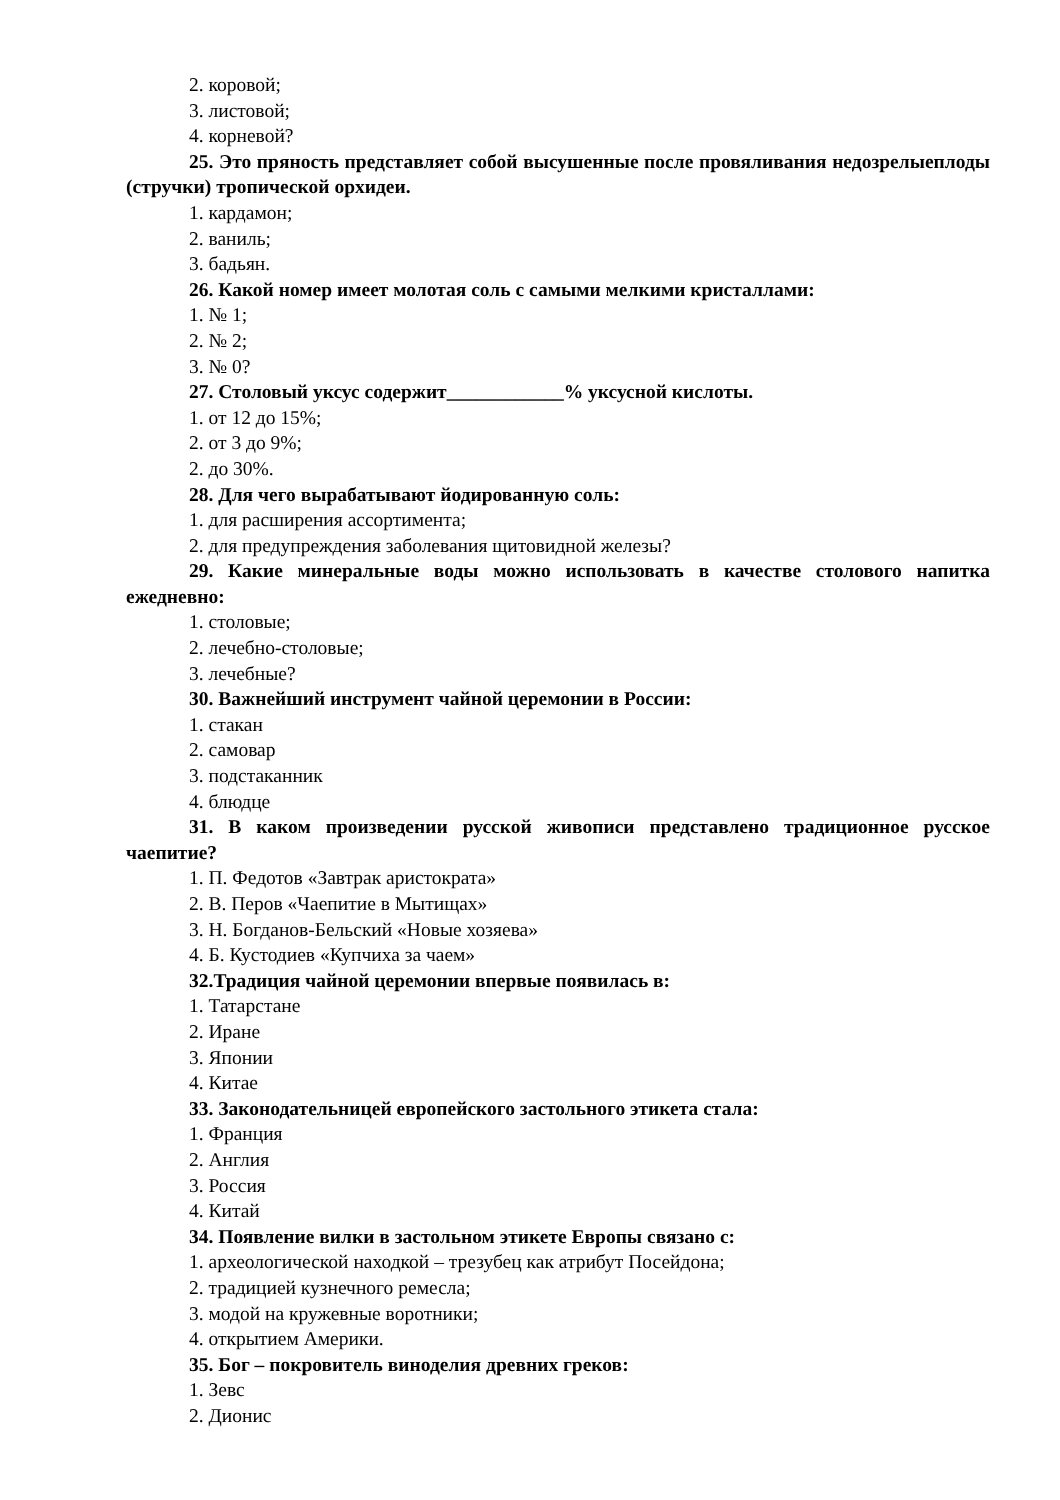2. коровой;
3. листовой;
4. корневой?
25. Это пряность представляет собой высушенные после провяливания недозрелыеплоды (стручки) тропической орхидеи.
1. кардамон;
2. ваниль;
3. бадьян.
26. Какой номер имеет молотая соль с самыми мелкими кристаллами:
1. № 1;
2. № 2;
3. № 0?
27. Столовый уксус содержит____________% уксусной кислоты.
1. от 12 до 15%;
2. от 3 до 9%;
2. до 30%.
28. Для чего вырабатывают йодированную соль:
1. для расширения ассортимента;
2. для предупреждения заболевания щитовидной железы?
29. Какие минеральные воды можно использовать в качестве столового напитка ежедневно:
1. столовые;
2. лечебно-столовые;
3. лечебные?
30. Важнейший инструмент чайной церемонии в России:
1. стакан
2. самовар
3. подстаканник
4. блюдце
31. В каком произведении русской живописи представлено традиционное русское чаепитие?
1. П. Федотов «Завтрак аристократа»
2. В. Перов «Чаепитие в Мытищах»
3. Н. Богданов-Бельский «Новые хозяева»
4. Б. Кустодиев «Купчиха за чаем»
32.Традиция чайной церемонии впервые появилась в:
1. Татарстане
2. Иране
3. Японии
4. Китае
33. Законодательницей европейского застольного этикета стала:
1. Франция
2. Англия
3. Россия
4. Китай
34. Появление вилки в застольном этикете Европы связано с:
1. археологической находкой – трезубец как атрибут Посейдона;
2. традицией кузнечного ремесла;
3. модой на кружевные воротники;
4. открытием Америки.
35. Бог – покровитель виноделия древних греков:
1. Зевс
2. Дионис